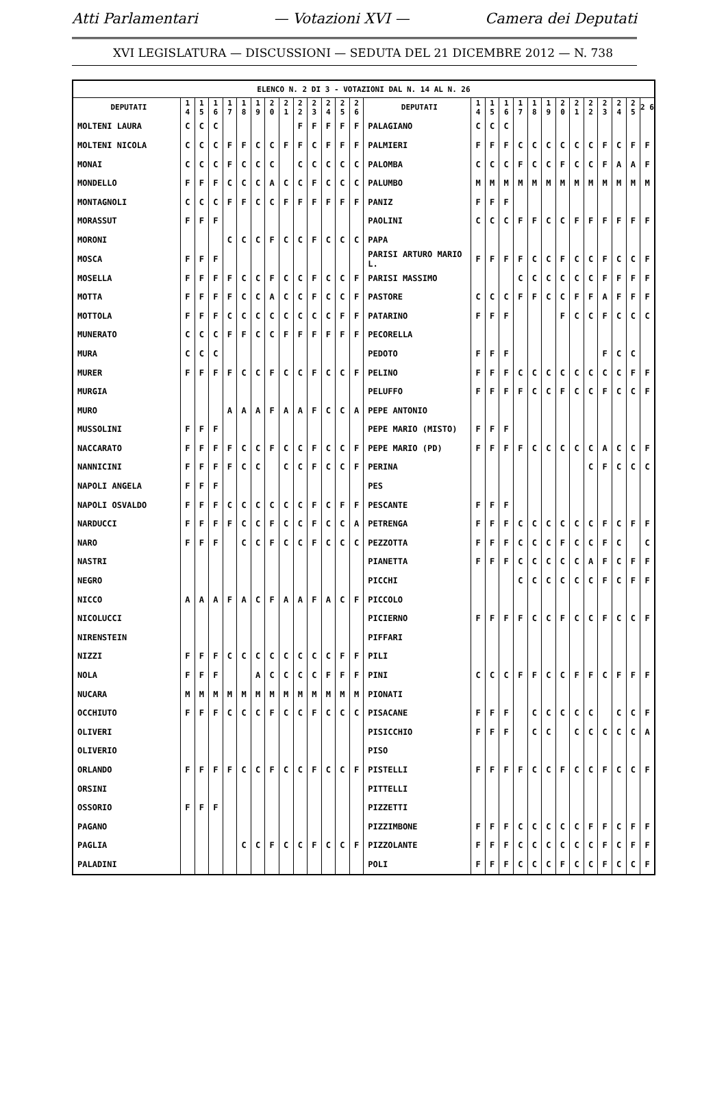Atti Parlamentari — Votazioni XVI — Camera dei Deputati
XVI LEGISLATURA — DISCUSSIONI — SEDUTA DEL 21 DICEMBRE 2012 — N. 738
| ELENCO N. 2 DI 3 - VOTAZIONI DAL N. 14 AL N. 26 | | | | | | | | | | | | | | | | | | | | | | | | | | | |
| --- | --- | --- | --- | --- | --- | --- | --- | --- | --- | --- | --- | --- | --- | --- | --- | --- | --- | --- | --- | --- | --- | --- | --- | --- | --- | --- | --- |
| DEPUTATI | 1 4 | 1 5 | 1 6 | 1 7 | 1 8 | 1 9 | 2 0 | 2 1 | 2 2 | 2 3 | 2 4 | 2 5 | 2 6 | DEPUTATI | 1 4 | 1 5 | 1 6 | 1 7 | 1 8 | 1 9 | 2 0 | 2 1 | 2 2 | 2 3 | 2 4 | 2 5 | 2 6 |
| MOLTENI LAURA | C | C | C | | | | | | F | F | F | F | F | PALAGIANO | C | C | C | | | | | | | | | | |
| MOLTENI NICOLA | C | C | C | F | F | C | C | F | F | C | F | F | F | PALMIERI | F | F | F | C | C | C | C | C | C | F | C | F | F |
| MONAI | C | C | C | F | C | C | C | | C | C | C | C | C | PALOMBA | C | C | C | F | C | C | F | C | C | F | A | A | F |
| MONDELLO | F | F | F | C | C | C | A | C | C | F | C | C | C | PALUMBO | M | M | M | M | M | M | M | M | M | M | M | M | M |
| MONTAGNOLI | C | C | C | F | F | C | C | F | F | F | F | F | F | PANIZ | F | F | F | | | | | | | | | | |
| MORASSUT | F | F | F | | | | | | | | | | | PAOLINI | C | C | C | F | F | C | C | F | F | F | F | F | F |
| MORONI | | | | C | C | C | F | C | C | F | C | C | C | PAPA | | | | | | | | | | | | | |
| MOSCA | F | F | F | | | | | | | | | | | PARISI ARTURO MARIO L. | F | F | F | F | C | C | F | C | C | F | C | C | F |
| MOSELLA | F | F | F | F | C | C | F | C | C | F | C | C | F | PARISI MASSIMO | | | | C | C | C | C | C | C | F | F | F | F |
| MOTTA | F | F | F | F | C | C | A | C | C | F | C | C | F | PASTORE | C | C | C | F | F | C | C | F | F | A | F | F | F |
| MOTTOLA | F | F | F | C | C | C | C | C | C | C | C | F | F | PATARINO | F | F | F | | | | F | C | C | F | C | C | C |
| MUNERATO | C | C | C | F | F | C | C | F | F | F | F | F | F | PECORELLA | | | | | | | | | | | | | |
| MURA | C | C | C | | | | | | | | | | | PEDOTO | F | F | F | | | | | | | F | C | C | |
| MURER | F | F | F | F | C | C | F | C | C | F | C | C | F | PELINO | F | F | F | C | C | C | C | C | C | C | C | F | F |
| MURGIA | | | | | | | | | | | | | | PELUFFO | F | F | F | F | C | C | F | C | C | F | C | C | F |
| MURO | | | | A | A | A | F | A | A | F | C | C | A | PEPE ANTONIO | | | | | | | | | | | | | |
| MUSSOLINI | F | F | F | | | | | | | | | | | PEPE MARIO (MISTO) | F | F | F | | | | | | | | | | |
| NACCARATO | F | F | F | F | C | C | F | C | C | F | C | C | F | PEPE MARIO (PD) | F | F | F | F | C | C | C | C | C | A | C | C | F |
| NANNICINI | F | F | F | F | C | C | | C | C | F | C | C | F | PERINA | | | | | | | | | C | F | C | C | C |
| NAPOLI ANGELA | F | F | F | | | | | | | | | | | PES | | | | | | | | | | | | | |
| NAPOLI OSVALDO | F | F | F | C | C | C | C | C | C | F | C | F | F | PESCANTE | F | F | F | | | | | | | | | | |
| NARDUCCI | F | F | F | F | C | C | F | C | C | F | C | C | A | PETRENGA | F | F | F | C | C | C | C | C | C | F | C | F | F |
| NARO | F | F | F | | C | C | F | C | C | F | C | C | C | PEZZOTTA | F | F | F | C | C | C | F | C | C | F | C | | C |
| NASTRI | | | | | | | | | | | | | | PIANETTA | F | F | F | C | C | C | C | C | A | F | C | F | F |
| NEGRO | | | | | | | | | | | | | | PICCHI | | | | C | C | C | C | C | C | F | C | F | F |
| NICCO | A | A | A | F | A | C | F | A | A | F | A | C | F | PICCOLO | | | | | | | | | | | | | |
| NICOLUCCI | | | | | | | | | | | | | | PICIERNO | F | F | F | F | C | C | F | C | C | F | C | C | F |
| NIRENSTEIN | | | | | | | | | | | | | | PIFFARI | | | | | | | | | | | | | |
| NIZZI | F | F | F | C | C | C | C | C | C | C | C | F | F | PILI | | | | | | | | | | | | | |
| NOLA | F | F | F | | | A | C | C | C | C | F | F | F | PINI | C | C | C | F | F | C | C | F | F | C | F | F | F |
| NUCARA | M | M | M | M | M | M | M | M | M | M | M | M | M | PIONATI | | | | | | | | | | | | | |
| OCCHIUTO | F | F | F | C | C | C | F | C | C | F | C | C | C | PISACANE | F | F | F | | C | C | C | C | C | | C | C | F |
| OLIVERI | | | | | | | | | | | | | | PISICCHIO | F | F | F | | C | C | | C | C | C | C | C | A |
| OLIVERIO | | | | | | | | | | | | | | PISO | | | | | | | | | | | | | |
| ORLANDO | F | F | F | F | C | C | F | C | C | F | C | C | F | PISTELLI | F | F | F | F | C | C | F | C | C | F | C | C | F |
| ORSINI | | | | | | | | | | | | | | PITTELLI | | | | | | | | | | | | | |
| OSSORIO | F | F | F | | | | | | | | | | | PIZZETTI | | | | | | | | | | | | | |
| PAGANO | | | | | | | | | | | | | | PIZZIMBONE | F | F | F | C | C | C | C | C | F | F | C | F | F |
| PAGLIA | | | | | C | C | F | C | C | F | C | C | F | PIZZOLANTE | F | F | F | C | C | C | C | C | C | F | C | F | F |
| PALADINI | | | | | | | | | | | | | | POLI | F | F | F | C | C | C | F | C | C | F | C | C | F |